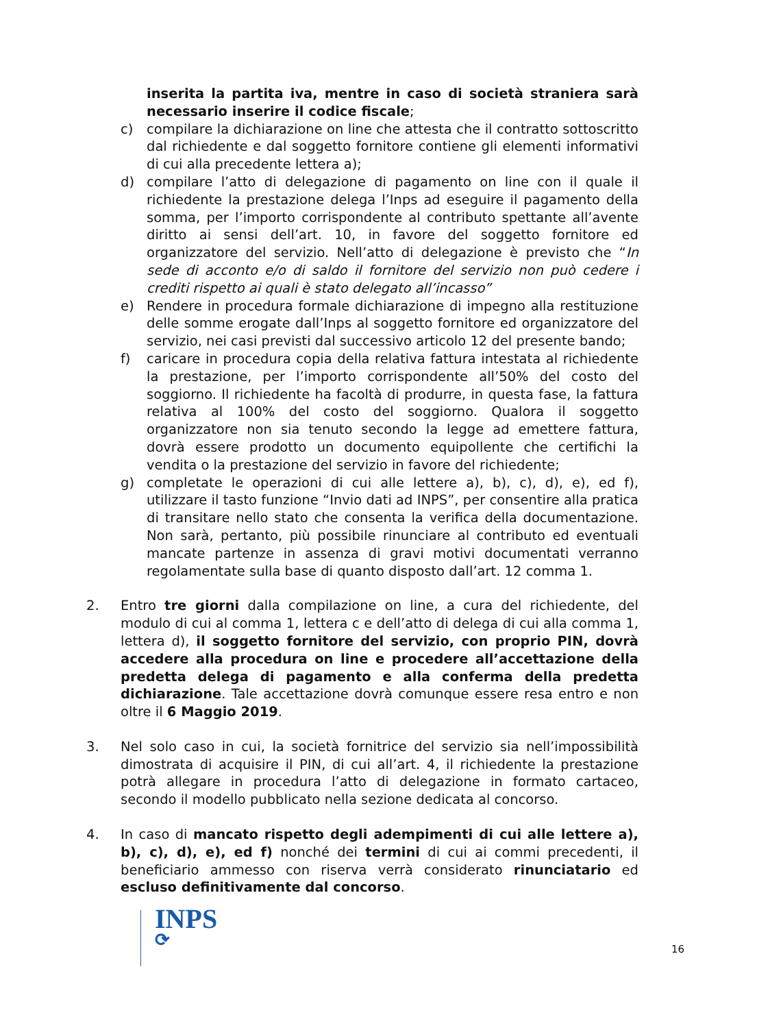inserita la partita iva, mentre in caso di società straniera sarà necessario inserire il codice fiscale;
c) compilare la dichiarazione on line che attesta che il contratto sottoscritto dal richiedente e dal soggetto fornitore contiene gli elementi informativi di cui alla precedente lettera a);
d) compilare l’atto di delegazione di pagamento on line con il quale il richiedente la prestazione delega l’Inps ad eseguire il pagamento della somma, per l’importo corrispondente al contributo spettante all’avente diritto ai sensi dell’art. 10, in favore del soggetto fornitore ed organizzatore del servizio. Nell’atto di delegazione è previsto che “In sede di acconto e/o di saldo il fornitore del servizio non può cedere i crediti rispetto ai quali è stato delegato all’incasso”
e) Rendere in procedura formale dichiarazione di impegno alla restituzione delle somme erogate dall’Inps al soggetto fornitore ed organizzatore del servizio, nei casi previsti dal successivo articolo 12 del presente bando;
f) caricare in procedura copia della relativa fattura intestata al richiedente la prestazione, per l’importo corrispondente all’50% del costo del soggiorno. Il richiedente ha facoltà di produrre, in questa fase, la fattura relativa al 100% del costo del soggiorno. Qualora il soggetto organizzatore non sia tenuto secondo la legge ad emettere fattura, dovrà essere prodotto un documento equipollente che certifichi la vendita o la prestazione del servizio in favore del richiedente;
g) completate le operazioni di cui alle lettere a), b), c), d), e), ed f), utilizzare il tasto funzione “Invio dati ad INPS”, per consentire alla pratica di transitare nello stato che consenta la verifica della documentazione. Non sarà, pertanto, più possibile rinunciare al contributo ed eventuali mancate partenze in assenza di gravi motivi documentati verranno regolamentate sulla base di quanto disposto dall’art. 12 comma 1.
2. Entro tre giorni dalla compilazione on line, a cura del richiedente, del modulo di cui al comma 1, lettera c e dell’atto di delega di cui alla comma 1, lettera d), il soggetto fornitore del servizio, con proprio PIN, dovrà accedere alla procedura on line e procedere all’accettazione della predetta delega di pagamento e alla conferma della predetta dichiarazione. Tale accettazione dovrà comunque essere resa entro e non oltre il 6 Maggio 2019.
3. Nel solo caso in cui, la società fornitrice del servizio sia nell’impossibilità dimostrata di acquisire il PIN, di cui all’art. 4, il richiedente la prestazione potrà allegare in procedura l’atto di delegazione in formato cartaceo, secondo il modello pubblicato nella sezione dedicata al concorso.
4. In caso di mancato rispetto degli adempimenti di cui alle lettere a), b), c), d), e), ed f) nonché dei termini di cui ai commi precedenti, il beneficiario ammesso con riserva verrà considerato rinunciatario ed escluso definitivamente dal concorso.
INPS
⟳
16